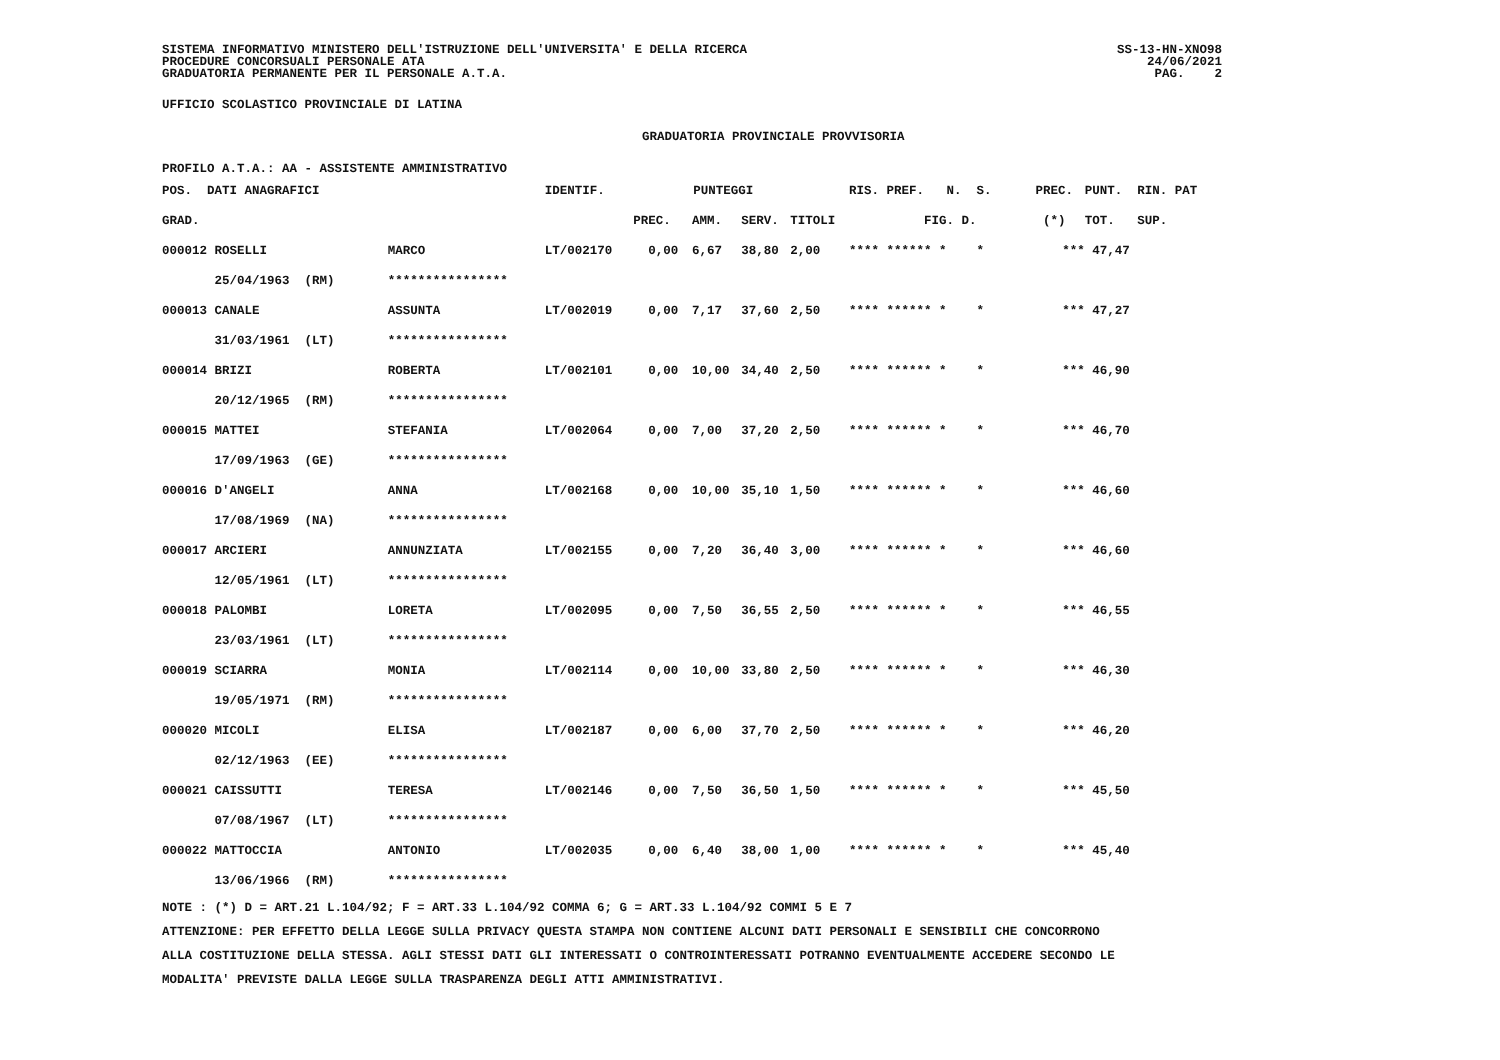SISTEMA INFORMATIVO MINISTERO DELL'ISTRUZIONE DELL'UNIVERSITA' E DELLA RICERCA
PROCEDURE CONCORSUALI PERSONALE ATA
GRADUATORIA PERMANENTE PER IL PERSONALE A.T.A.
SS-13-HN-XNO98
24/06/2021
PAG. 2
UFFICIO SCOLASTICO PROVINCIALE DI LATINA
GRADUATORIA PROVINCIALE PROVVISORIA
PROFILO A.T.A.: AA - ASSISTENTE AMMINISTRATIVO
| POS. DATI ANAGRAFICI | | IDENTIF. | PUNTEGGI | | | | RIS. PREF. N. S. | PREC. | PUNT. RIN. PAT |
| --- | --- | --- | --- | --- | --- | --- | --- | --- | --- |
| GRAD. | | | PREC. | AMM. | SERV. | TITOLI | FIG. D. | (*) | TOT. SUP. |
| 000012 ROSELLI | MARCO | LT/002170 | 0,00 | 6,67 | 38,80 | 2,00 | **** ****** * * | *** | 47,47 |
| 25/04/1963 (RM) | **************** | | | | | | | | |
| 000013 CANALE | ASSUNTA | LT/002019 | 0,00 | 7,17 | 37,60 | 2,50 | **** ****** * * | *** | 47,27 |
| 31/03/1961 (LT) | **************** | | | | | | | | |
| 000014 BRIZI | ROBERTA | LT/002101 | 0,00 | 10,00 | 34,40 | 2,50 | **** ****** * * | *** | 46,90 |
| 20/12/1965 (RM) | **************** | | | | | | | | |
| 000015 MATTEI | STEFANIA | LT/002064 | 0,00 | 7,00 | 37,20 | 2,50 | **** ****** * * | *** | 46,70 |
| 17/09/1963 (GE) | **************** | | | | | | | | |
| 000016 D'ANGELI | ANNA | LT/002168 | 0,00 | 10,00 | 35,10 | 1,50 | **** ****** * * | *** | 46,60 |
| 17/08/1969 (NA) | **************** | | | | | | | | |
| 000017 ARCIERI | ANNUNZIATA | LT/002155 | 0,00 | 7,20 | 36,40 | 3,00 | **** ****** * * | *** | 46,60 |
| 12/05/1961 (LT) | **************** | | | | | | | | |
| 000018 PALOMBI | LORETA | LT/002095 | 0,00 | 7,50 | 36,55 | 2,50 | **** ****** * * | *** | 46,55 |
| 23/03/1961 (LT) | **************** | | | | | | | | |
| 000019 SCIARRA | MONIA | LT/002114 | 0,00 | 10,00 | 33,80 | 2,50 | **** ****** * * | *** | 46,30 |
| 19/05/1971 (RM) | **************** | | | | | | | | |
| 000020 MICOLI | ELISA | LT/002187 | 0,00 | 6,00 | 37,70 | 2,50 | **** ****** * * | *** | 46,20 |
| 02/12/1963 (EE) | **************** | | | | | | | | |
| 000021 CAISSUTTI | TERESA | LT/002146 | 0,00 | 7,50 | 36,50 | 1,50 | **** ****** * * | *** | 45,50 |
| 07/08/1967 (LT) | **************** | | | | | | | | |
| 000022 MATTOCCIA | ANTONIO | LT/002035 | 0,00 | 6,40 | 38,00 | 1,00 | **** ****** * * | *** | 45,40 |
| 13/06/1966 (RM) | **************** | | | | | | | | |
NOTE : (*) D = ART.21 L.104/92; F = ART.33 L.104/92 COMMA 6; G = ART.33 L.104/92 COMMI 5 E 7
ATTENZIONE: PER EFFETTO DELLA LEGGE SULLA PRIVACY QUESTA STAMPA NON CONTIENE ALCUNI DATI PERSONALI E SENSIBILI CHE CONCORRONO
ALLA COSTITUZIONE DELLA STESSA. AGLI STESSI DATI GLI INTERESSATI O CONTROINTERESSATI POTRANNO EVENTUALMENTE ACCEDERE SECONDO LE
MODALITA' PREVISTE DALLA LEGGE SULLA TRASPARENZA DEGLI ATTI AMMINISTRATIVI.